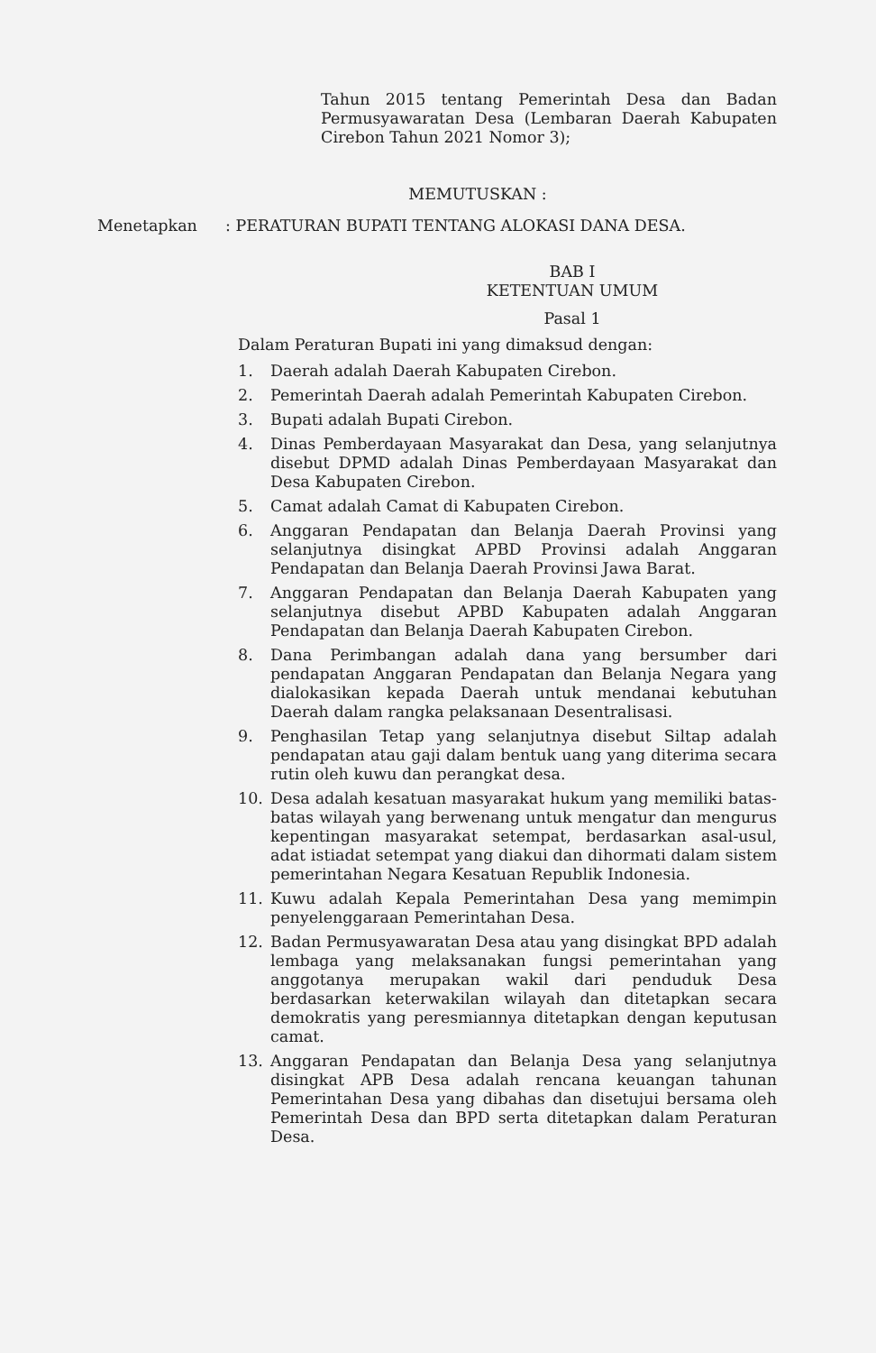Tahun 2015 tentang Pemerintah Desa dan Badan Permusyawaratan Desa (Lembaran Daerah Kabupaten Cirebon Tahun 2021 Nomor 3);
MEMUTUSKAN :
Menetapkan : PERATURAN BUPATI TENTANG ALOKASI DANA DESA.
BAB I
KETENTUAN UMUM
Pasal 1
Dalam Peraturan Bupati ini yang dimaksud dengan:
1. Daerah adalah Daerah Kabupaten Cirebon.
2. Pemerintah Daerah adalah Pemerintah Kabupaten Cirebon.
3. Bupati adalah Bupati Cirebon.
4. Dinas Pemberdayaan Masyarakat dan Desa, yang selanjutnya disebut DPMD adalah Dinas Pemberdayaan Masyarakat dan Desa Kabupaten Cirebon.
5. Camat adalah Camat di Kabupaten Cirebon.
6. Anggaran Pendapatan dan Belanja Daerah Provinsi yang selanjutnya disingkat APBD Provinsi adalah Anggaran Pendapatan dan Belanja Daerah Provinsi Jawa Barat.
7. Anggaran Pendapatan dan Belanja Daerah Kabupaten yang selanjutnya disebut APBD Kabupaten adalah Anggaran Pendapatan dan Belanja Daerah Kabupaten Cirebon.
8. Dana Perimbangan adalah dana yang bersumber dari pendapatan Anggaran Pendapatan dan Belanja Negara yang dialokasikan kepada Daerah untuk mendanai kebutuhan Daerah dalam rangka pelaksanaan Desentralisasi.
9. Penghasilan Tetap yang selanjutnya disebut Siltap adalah pendapatan atau gaji dalam bentuk uang yang diterima secara rutin oleh kuwu dan perangkat desa.
10. Desa adalah kesatuan masyarakat hukum yang memiliki batas-batas wilayah yang berwenang untuk mengatur dan mengurus kepentingan masyarakat setempat, berdasarkan asal-usul, adat istiadat setempat yang diakui dan dihormati dalam sistem pemerintahan Negara Kesatuan Republik Indonesia.
11. Kuwu adalah Kepala Pemerintahan Desa yang memimpin penyelenggaraan Pemerintahan Desa.
12. Badan Permusyawaratan Desa atau yang disingkat BPD adalah lembaga yang melaksanakan fungsi pemerintahan yang anggotanya merupakan wakil dari penduduk Desa berdasarkan keterwakilan wilayah dan ditetapkan secara demokratis yang peresmiannya ditetapkan dengan keputusan camat.
13. Anggaran Pendapatan dan Belanja Desa yang selanjutnya disingkat APB Desa adalah rencana keuangan tahunan Pemerintahan Desa yang dibahas dan disetujui bersama oleh Pemerintah Desa dan BPD serta ditetapkan dalam Peraturan Desa.